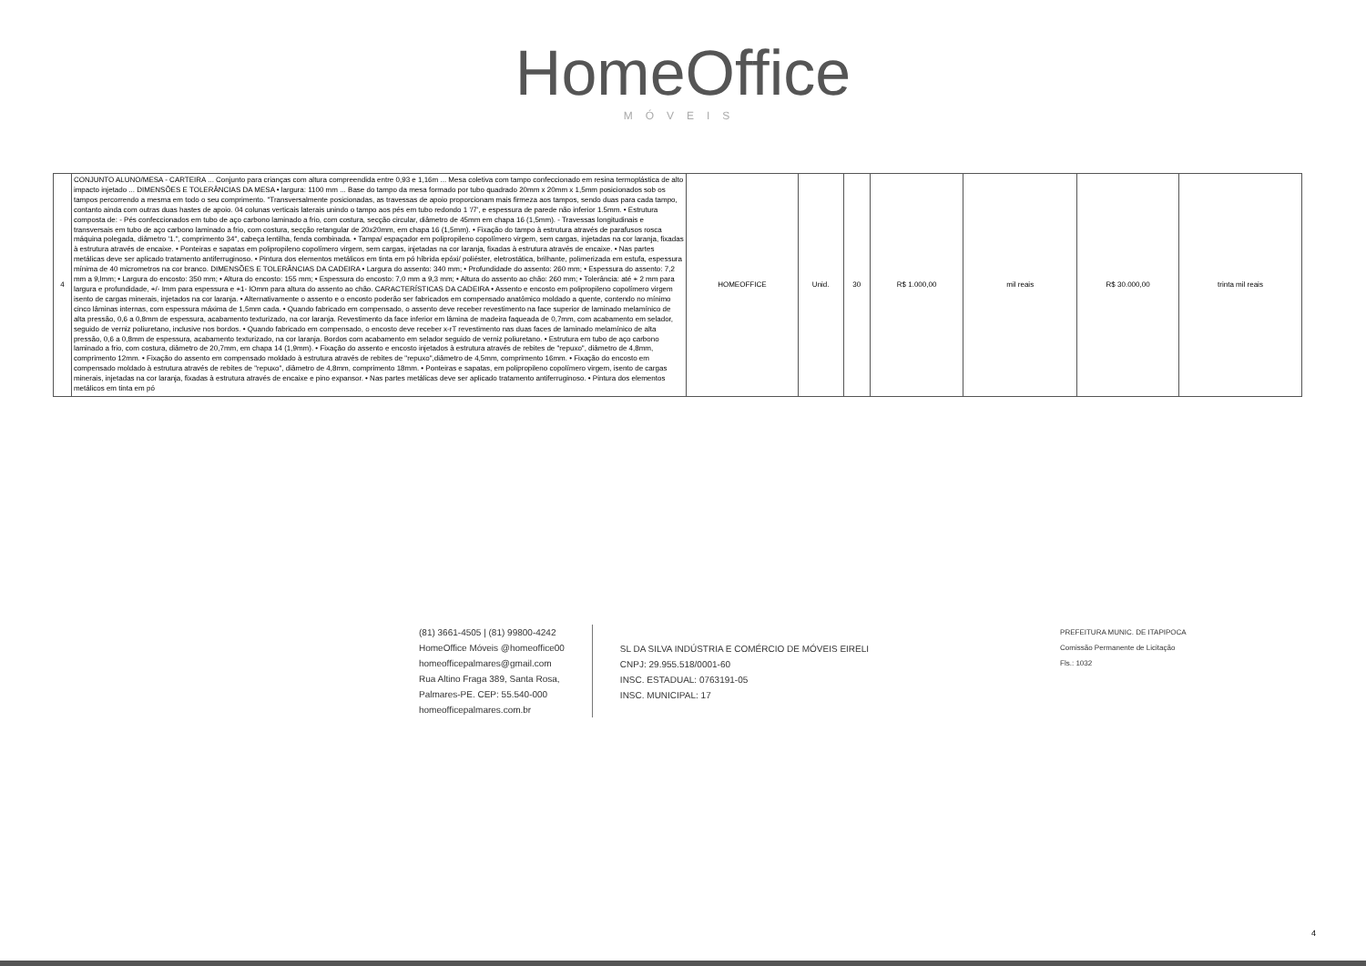HomeOffice
MÓVEIS
| 4 | CONJUNTO ALUNO/MESA - CARTEIRA ... Conjunto para crianças com altura compreendida entre 0,93 e 1,16m ... Mesa coletiva com tampo confeccionado em resina termoplástica de alto impacto injetado ... DIMENSÕES E TOLERÂNCIAS DA MESA • largura: 1100 mm ... Base do tampo da mesa formado por tubo quadrado 20mm x 20mm x 1,5mm posicionados sob os tampos percorrendo a mesma em todo o seu comprimento. "Transversalmente posicionadas, as travessas de apoio proporcionam mais firmeza aos tampos, sendo duas para cada tampo, contanto ainda com outras duas hastes de apoio. 04 colunas verticais laterais unindo o tampo aos pés em tubo redondo 1 '/7', e espessura de parede não inferior 1.5mm. • Estrutura composta de: - Pés confeccionados em tubo de aço carbono laminado a frio, com costura, secção circular, diâmetro de 45mm em chapa 16 (1,5mm). - Travessas longitudinais e transversais em tubo de aço carbono laminado a frio, com costura, secção retangular de 20x20mm, em chapa 16 (1,5mm). • Fixação do tampo à estrutura através de parafusos rosca máquina polegada, diâmetro '1.", comprimento 34", cabeça lentilha, fenda combinada. • Tampa/ espaçador em polipropileno copolímero virgem, sem cargas, injetadas na cor laranja, fixadas à estrutura através de encaixe. • Ponteiras e sapatas em polipropileno copolímero virgem, sem cargas, injetadas na cor laranja, fixadas à estrutura através de encaixe. • Nas partes metálicas deve ser aplicado tratamento antiferruginoso. • Pintura dos elementos metálicos em tinta em pó híbrida epóxi/ poliéster, eletrostática, brilhante, polimerizada em estufa, espessura mínima de 40 micrometros na cor branco. DIMENSÕES E TOLERÂNCIAS DA CADEIRA • Largura do assento: 340 mm; • Profundidade do assento: 260 mm; • Espessura do assento: 7,2 mm a 9,lmm; • Largura do encosto: 350 mm; • Altura do encosto: 155 mm; • Espessura do encosto: 7,0 mm a 9,3 mm; • Altura do assento ao chão: 260 mm; • Tolerância: até + 2 mm para largura e profundidade, +/- Imm para espessura e +1- lOmm para altura do assento ao chão. CARACTERÍSTICAS DA CADEIRA • Assento e encosto em polipropileno copolímero virgem isento de cargas minerais, injetados na cor laranja. • Alternativamente o assento e o encosto poderão ser fabricados em compensado anatômico moldado a quente, contendo no mínimo cinco lâminas internas, com espessura máxima de 1,5mm cada. • Quando fabricado em compensado, o assento deve receber revestimento na face superior de laminado melamínico de alta pressão, 0,6 a 0,8mm de espessura, acabamento texturizado, na cor laranja. Revestimento da face inferior em lâmina de madeira faqueada de 0,7mm, com acabamento em selador, seguido de verniz poliuretano, inclusive nos bordos. • Quando fabricado em compensado, o encosto deve receber x-rT revestimento nas duas faces de laminado melamínico de alta pressão, 0,6 a 0,8mm de espessura, acabamento texturizado, na cor laranja. Bordos com acabamento em selador seguido de verniz poliuretano. • Estrutura em tubo de aço carbono laminado a frio, com costura, diâmetro de 20,7mm, em chapa 14 (1,9mm). • Fixação do assento e encosto injetados à estrutura através de rebites de "repuxo", diâmetro de 4,8mm, comprimento 12mm. • Fixação do assento em compensado moldado à estrutura através de rebites de "repuxo",diâmetro de 4,5mm, comprimento 16mm. • Fixação do encosto em compensado moldado à estrutura através de rebites de "repuxo", diâmetro de 4,8mm, comprimento 18mm. • Ponteiras e sapatas, em polipropileno copolímero virgem, isento de cargas minerais, injetadas na cor laranja, fixadas à estrutura através de encaixe e pino expansor. • Nas partes metálicas deve ser aplicado tratamento antiferruginoso. • Pintura dos elementos metálicos em tinta em pó | HOMEOFFICE | Unid. | 30 | R$ 1.000,00 | mil reais | R$ 30.000,00 | trinta mil reais |
(81) 3661-4505 | (81) 99800-4242
HomeOffice Móveis @homeoffice00
homeofficepalmares@gmail.com
Rua Altino Fraga 389, Santa Rosa,
Palmares-PE. CEP: 55.540-000
homeofficepalmares.com.br
SL DA SILVA INDÚSTRIA E COMÉRCIO DE MÓVEIS EIRELI
CNPJ: 29.955.518/0001-60
INSC. ESTADUAL: 0763191-05
INSC. MUNICIPAL: 17
PREFEITURA MUNIC. DE ITAPIPOCA
Comissão Permanente de Licitação
Fls.: 1032
4